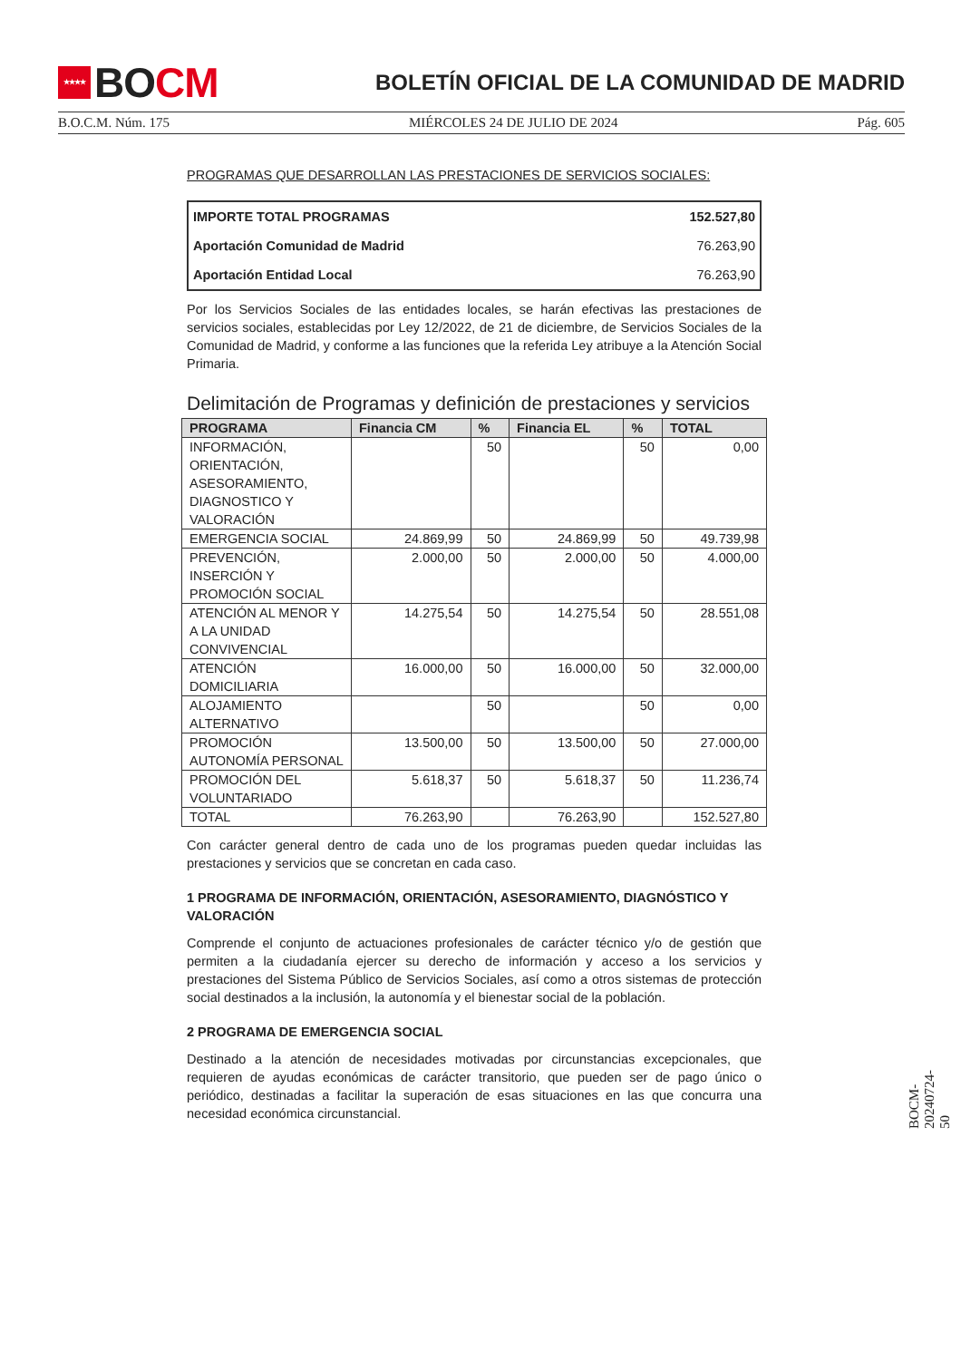★★★★
BO CM
BOLETÍN OFICIAL DE LA COMUNIDAD DE MADRID
B.O.C.M. Núm. 175 MIÉRCOLES 24 DE JULIO DE 2024 Pág. 605
PROGRAMAS QUE DESARROLLAN LAS PRESTACIONES DE SERVICIOS SOCIALES:
| IMPORTE TOTAL PROGRAMAS | 152.527,80 |
| Aportación Comunidad de Madrid | 76.263,90 |
| Aportación Entidad Local | 76.263,90 |
Por los Servicios Sociales de las entidades locales, se harán efectivas las prestaciones de servicios sociales, establecidas por Ley 12/2022, de 21 de diciembre, de Servicios Sociales de la Comunidad de Madrid, y conforme a las funciones que la referida Ley atribuye a la Atención Social Primaria.
Delimitación de Programas y definición de prestaciones y servicios
| PROGRAMA | Financia CM | % | Financia EL | % | TOTAL |
| --- | --- | --- | --- | --- | --- |
| INFORMACIÓN, ORIENTACIÓN, ASESORAMIENTO, DIAGNOSTICO Y VALORACIÓN | | 50 | | 50 | 0,00 |
| EMERGENCIA SOCIAL | 24.869,99 | 50 | 24.869,99 | 50 | 49.739,98 |
| PREVENCIÓN, INSERCIÓN Y PROMOCIÓN SOCIAL | 2.000,00 | 50 | 2.000,00 | 50 | 4.000,00 |
| ATENCIÓN AL MENOR Y A LA UNIDAD CONVIVENCIAL | 14.275,54 | 50 | 14.275,54 | 50 | 28.551,08 |
| ATENCIÓN DOMICILIARIA | 16.000,00 | 50 | 16.000,00 | 50 | 32.000,00 |
| ALOJAMIENTO ALTERNATIVO | | 50 | | 50 | 0,00 |
| PROMOCIÓN AUTONOMÍA PERSONAL | 13.500,00 | 50 | 13.500,00 | 50 | 27.000,00 |
| PROMOCIÓN DEL VOLUNTARIADO | 5.618,37 | 50 | 5.618,37 | 50 | 11.236,74 |
| TOTAL | 76.263,90 | | 76.263,90 | | 152.527,80 |
Con carácter general dentro de cada uno de los programas pueden quedar incluidas las prestaciones y servicios que se concretan en cada caso.
1 PROGRAMA DE INFORMACIÓN, ORIENTACIÓN, ASESORAMIENTO, DIAGNÓSTICO Y VALORACIÓN
Comprende el conjunto de actuaciones profesionales de carácter técnico y/o de gestión que permiten a la ciudadanía ejercer su derecho de información y acceso a los servicios y prestaciones del Sistema Público de Servicios Sociales, así como a otros sistemas de protección social destinados a la inclusión, la autonomía y el bienestar social de la población.
2 PROGRAMA DE EMERGENCIA SOCIAL
Destinado a la atención de necesidades motivadas por circunstancias excepcionales, que requieren de ayudas económicas de carácter transitorio, que pueden ser de pago único o periódico, destinadas a facilitar la superación de esas situaciones en las que concurra una necesidad económica circunstancial.
BOCM-20240724-50